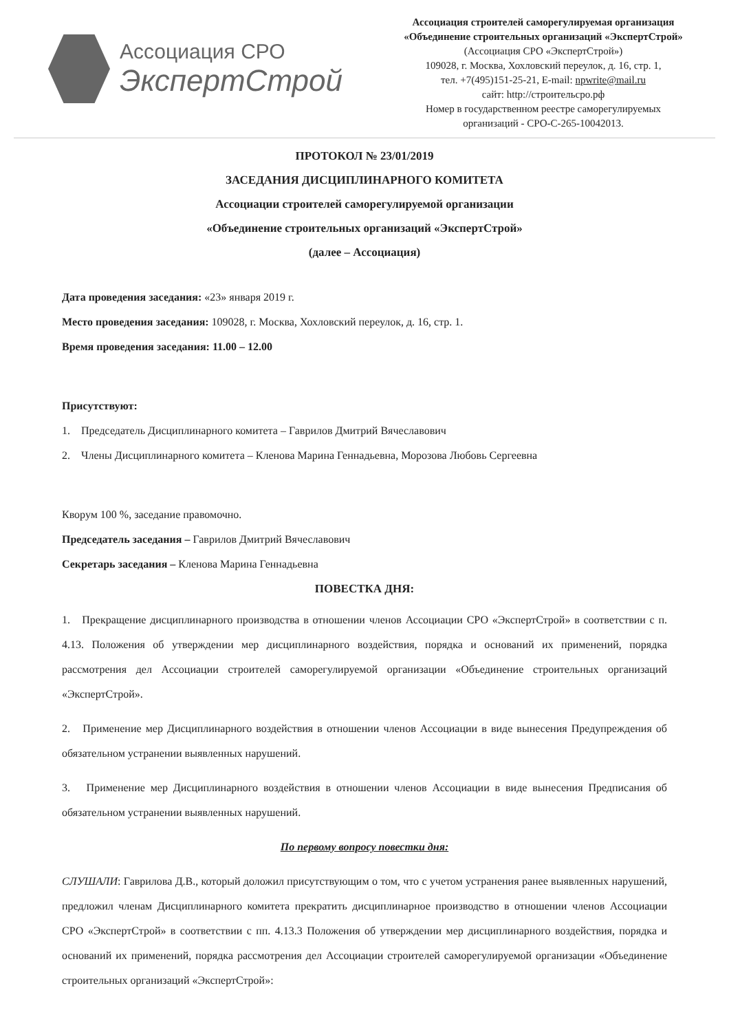Ассоциация СРО
ЭкспертСтрой
Ассоциация строителей саморегулируемая организация
«Объединение строительных организаций «ЭкспертСтрой»
(Ассоциация СРО «ЭкспертСтрой»)
109028, г. Москва, Хохловский переулок, д. 16, стр. 1,
тел. +7(495)151-25-21, E-mail: npwrite@mail.ru
сайт: http://строительсро.рф
Номер в государственном реестре саморегулируемых
организаций - СРО-С-265-10042013.
ПРОТОКОЛ № 23/01/2019
ЗАСЕДАНИЯ ДИСЦИПЛИНАРНОГО КОМИТЕТА
Ассоциации строителей саморегулируемой организации
«Объединение строительных организаций «ЭкспертСтрой»
(далее – Ассоциация)
Дата проведения заседания: «23» января 2019 г.
Место проведения заседания: 109028, г. Москва, Хохловский переулок, д. 16, стр. 1.
Время проведения заседания: 11.00 – 12.00
Присутствуют:
1. Председатель Дисциплинарного комитета – Гаврилов Дмитрий Вячеславович
2. Члены Дисциплинарного комитета – Кленова Марина Геннадьевна, Морозова Любовь Сергеевна
Кворум 100 %, заседание правомочно.
Председатель заседания – Гаврилов Дмитрий Вячеславович
Секретарь заседания – Кленова Марина Геннадьевна
ПОВЕСТКА ДНЯ:
1. Прекращение дисциплинарного производства в отношении членов Ассоциации СРО «ЭкспертСтрой» в соответствии с п. 4.13. Положения об утверждении мер дисциплинарного воздействия, порядка и оснований их применений, порядка рассмотрения дел Ассоциации строителей саморегулируемой организации «Объединение строительных организаций «ЭкспертСтрой».
2. Применение мер Дисциплинарного воздействия в отношении членов Ассоциации в виде вынесения Предупреждения об обязательном устранении выявленных нарушений.
3. Применение мер Дисциплинарного воздействия в отношении членов Ассоциации в виде вынесения Предписания об обязательном устранении выявленных нарушений.
По первому вопросу повестки дня:
СЛУШАЛИ: Гаврилова Д.В., который доложил присутствующим о том, что с учетом устранения ранее выявленных нарушений, предложил членам Дисциплинарного комитета прекратить дисциплинарное производство в отношении членов Ассоциации СРО «ЭкспертСтрой» в соответствии с пп. 4.13.3 Положения об утверждении мер дисциплинарного воздействия, порядка и оснований их применений, порядка рассмотрения дел Ассоциации строителей саморегулируемой организации «Объединение строительных организаций «ЭкспертСтрой»: